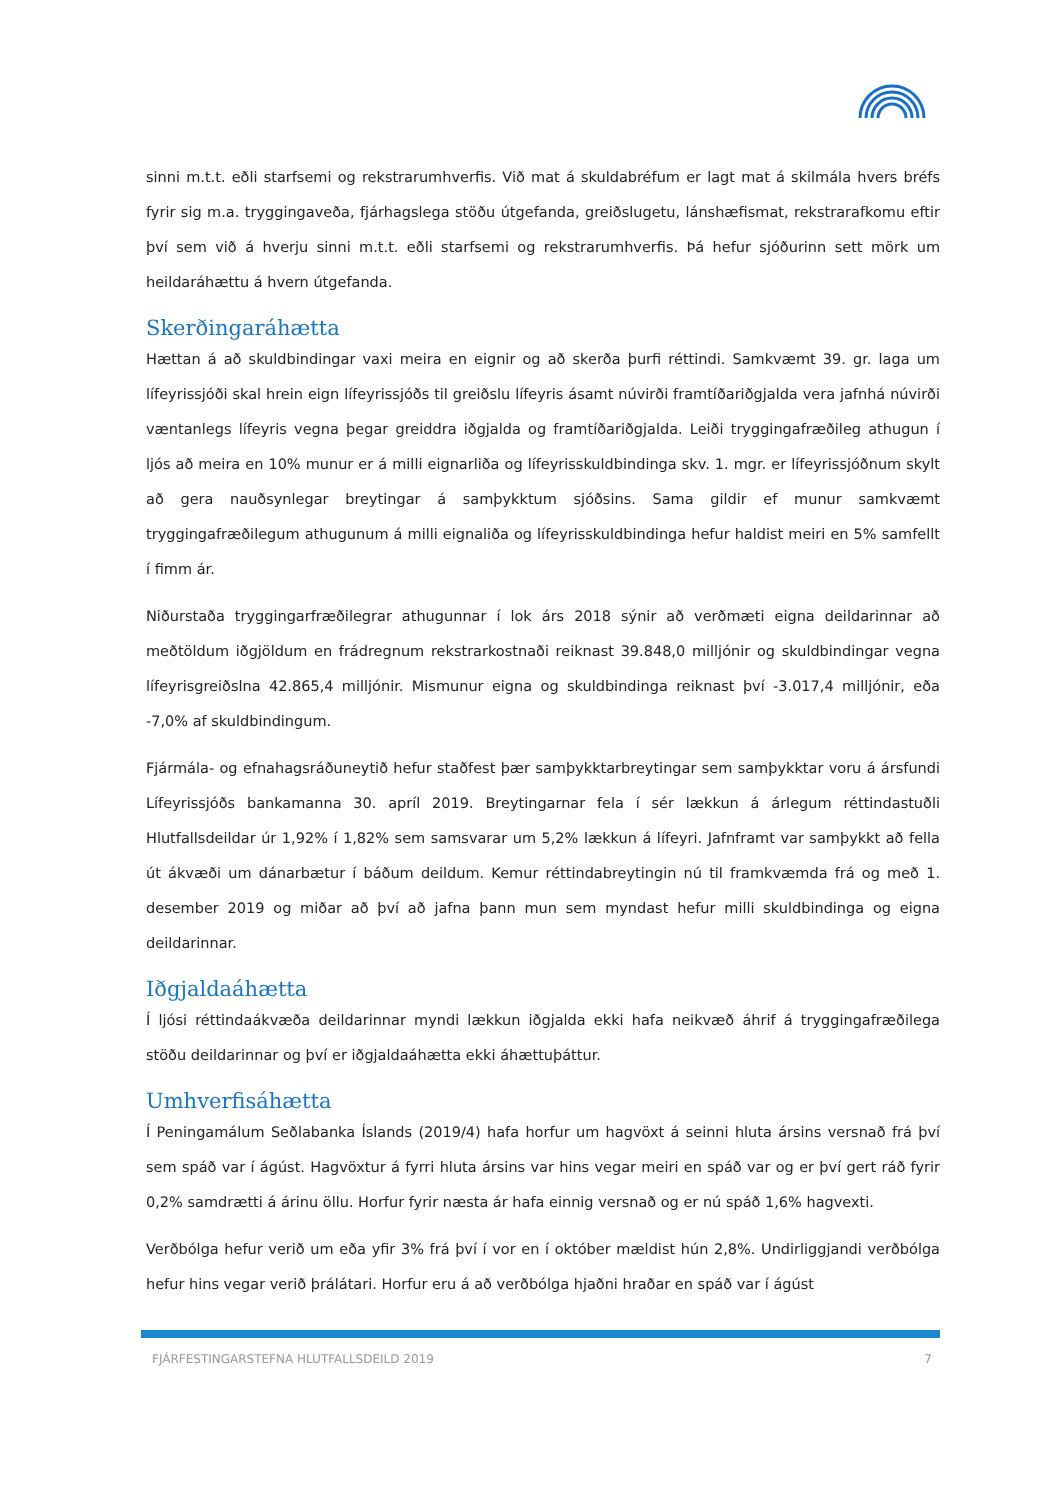sinni m.t.t. eðli starfsemi og rekstrarumhverfis. Við mat á skuldabréfum er lagt mat á skilmála hvers bréfs fyrir sig m.a. tryggingaveða, fjárhagslega stöðu útgefanda, greiðslugetu, lánshæfismat, rekstrarafkomu eftir því sem við á hverju sinni m.t.t. eðli starfsemi og rekstrarumhverfis. Þá hefur sjóðurinn sett mörk um heildaráhættu á hvern útgefanda.
Skerðingaráhætta
Hættan á að skuldbindingar vaxi meira en eignir og að skerða þurfi réttindi. Samkvæmt 39. gr. laga um lífeyrissjóði skal hrein eign lífeyrissjóðs til greiðslu lífeyris ásamt núvirði framtíðariðgjalda vera jafnhá núvirði væntanlegs lífeyris vegna þegar greiddra iðgjalda og framtíðariðgjalda. Leiði tryggingafræðileg athugun í ljós að meira en 10% munur er á milli eignarliða og lífeyrisskuldbindinga skv. 1. mgr. er lífeyrissjóðnum skylt að gera nauðsynlegar breytingar á samþykktum sjóðsins. Sama gildir ef munur samkvæmt tryggingafræðilegum athugunum á milli eignaliða og lífeyrisskuldbindinga hefur haldist meiri en 5% samfellt í fimm ár.
Niðurstaða tryggingarfræðilegrar athugunnar í lok árs 2018 sýnir að verðmæti eigna deildarinnar að meðtöldum iðgjöldum en frádregnum rekstrarkostnaði reiknast 39.848,0 milljónir og skuldbindingar vegna lífeyrisgreiðslna 42.865,4 milljónir. Mismunur eigna og skuldbindinga reiknast því -3.017,4 milljónir, eða -7,0% af skuldbindingum.
Fjármála- og efnahagsráðuneytið hefur staðfest þær samþykktarbreytingar sem samþykktar voru á ársfundi Lífeyrissjóðs bankamanna 30. apríl 2019. Breytingarnar fela í sér lækkun á árlegum réttindastuðli Hlutfallsdeildar úr 1,92% í 1,82% sem samsvarar um 5,2% lækkun á lífeyri. Jafnframt var samþykkt að fella út ákvæði um dánarbætur í báðum deildum. Kemur réttindabreytingin nú til framkvæmda frá og með 1. desember 2019 og miðar að því að jafna þann mun sem myndast hefur milli skuldbindinga og eigna deildarinnar.
Iðgjaldaáhætta
Í ljósi réttindaákvæða deildarinnar myndi lækkun iðgjalda ekki hafa neikvæð áhrif á tryggingafræðilega stöðu deildarinnar og því er iðgjaldaáhætta ekki áhættuþáttur.
Umhverfisáhætta
Í Peningamálum Seðlabanka Íslands (2019/4) hafa horfur um hagvöxt á seinni hluta ársins versnað frá því sem spáð var í ágúst. Hagvöxtur á fyrri hluta ársins var hins vegar meiri en spáð var og er því gert ráð fyrir 0,2% samdrætti á árinu öllu. Horfur fyrir næsta ár hafa einnig versnað og er nú spáð 1,6% hagvexti.
Verðbólga hefur verið um eða yfir 3% frá því í vor en í október mældist hún 2,8%. Undirliggjandi verðbólga hefur hins vegar verið þrálátari. Horfur eru á að verðbólga hjaðni hraðar en spáð var í ágúst
FJÁRFESTINGARSTEFNA HLUTFALLSDEILD 2019 7